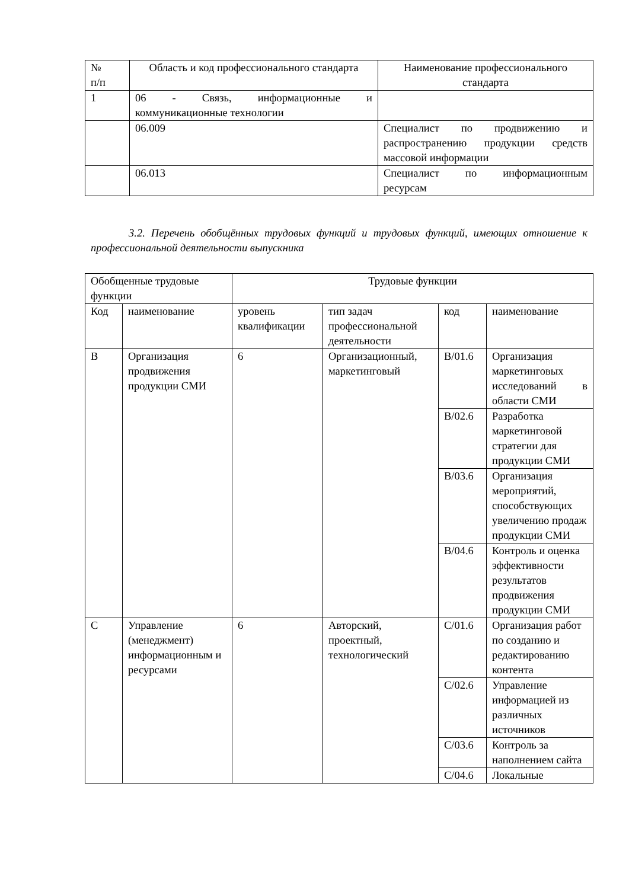| № п/п | Область и код профессионального стандарта | Наименование профессионального стандарта |
| 1 | 06 - Связь, информационные и коммуникационные технологии | |
| | 06.009 | Специалист по продвижению и распространению продукции средств массовой информации |
| | 06.013 | Специалист по информационным ресурсам |
3.2. Перечень обобщённых трудовых функций и трудовых функций, имеющих отношение к профессиональной деятельности выпускника
| Обобщенные трудовые функции | | Трудовые функции | | | |
| Код | наименование | уровень квалификации | тип задач профессиональной деятельности | код | наименование |
| B | Организация продвижения продукции СМИ | 6 | Организационный, маркетинговый | B/01.6 | Организация маркетинговых исследований в области СМИ |
| | | | | B/02.6 | Разработка маркетинговой стратегии для продукции СМИ |
| | | | | B/03.6 | Организация мероприятий, способствующих увеличению продаж продукции СМИ |
| | | | | B/04.6 | Контроль и оценка эффективности результатов продвижения продукции СМИ |
| C | Управление (менеджмент) информационным и ресурсами | 6 | Авторский, проектный, технологический | C/01.6 | Организация работ по созданию и редактированию контента |
| | | | | C/02.6 | Управление информацией из различных источников |
| | | | | C/03.6 | Контроль за наполнением сайта |
| | | | | C/04.6 | Локальные |